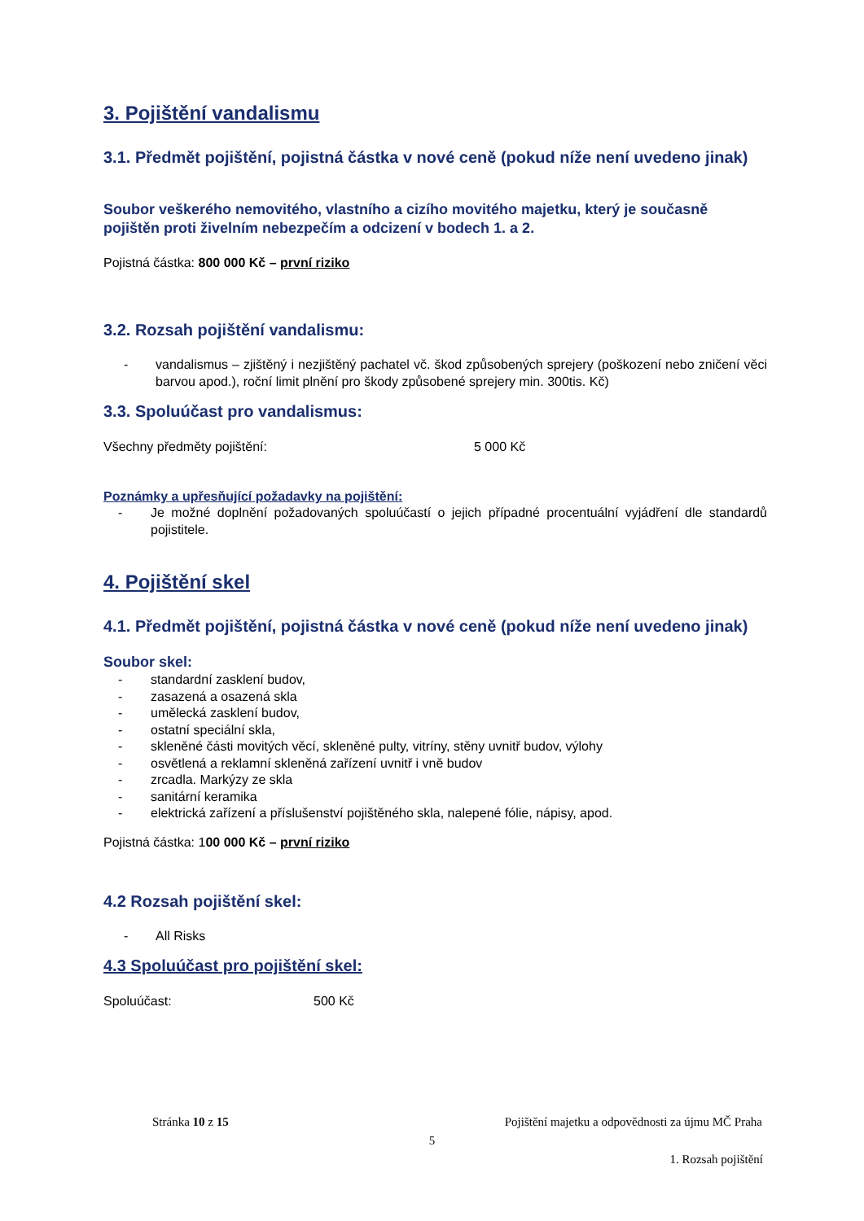3. Pojištění vandalismu
3.1. Předmět pojištění, pojistná částka v nové ceně (pokud níže není uvedeno jinak)
Soubor veškerého nemovitého, vlastního a cizího movitého majetku, který je současně pojištěn proti živelním nebezpečím a odcizení v bodech 1. a 2.
Pojistná částka: 800 000 Kč – první riziko
3.2. Rozsah pojištění vandalismu:
- vandalismus – zjištěný i nezjištěný pachatel vč. škod způsobených sprejery (poškození nebo zničení věci barvou apod.), roční limit plnění pro škody způsobené sprejery min. 300tis. Kč)
3.3. Spoluúčast pro vandalismus:
Všechny předměty pojištění: 5 000 Kč
Poznámky a upřesňující požadavky na pojištění:
- Je možné doplnění požadovaných spoluúčastí o jejich případné procentuální vyjádření dle standardů pojistitele.
4. Pojištění skel
4.1. Předmět pojištění, pojistná částka v nové ceně (pokud níže není uvedeno jinak)
Soubor skel:
- standardní zasklení budov,
- zasazená a osazená skla
- umělecká zasklení budov,
- ostatní speciální skla,
- skleněné části movitých věcí, skleněné pulty, vitríny, stěny uvnitř budov, výlohy
- osvětlená a reklamní skleněná zařízení uvnitř i vně budov
- zrcadla. Markýzy ze skla
- sanitární keramika
- elektrická zařízení a příslušenství pojištěného skla, nalepené fólie, nápisy, apod.
Pojistná částka: 100 000 Kč – první riziko
4.2 Rozsah pojištění skel:
- All Risks
4.3 Spoluúčast pro pojištění skel:
Spoluúčast: 500 Kč
Stránka 10 z 15 Pojištění majetku a odpovědnosti za újmu MČ Praha
5
1. Rozsah pojištění